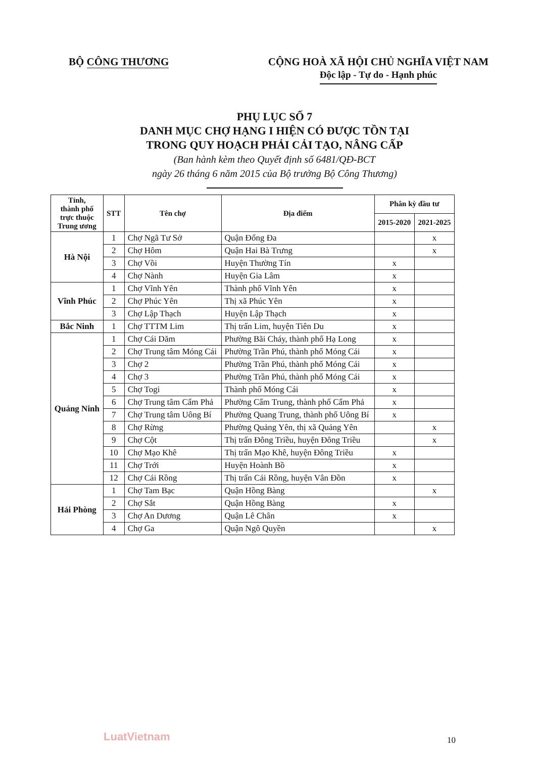BỘ CÔNG THƯƠNG CỘNG HOÀ XÃ HỘI CHỦ NGHĨA VIỆT NAM
Độc lập - Tự do - Hạnh phúc
PHỤ LỤC SỐ 7
DANH MỤC CHỢ HẠNG I HIỆN CÓ ĐƯỢC TỒN TẠI
TRONG QUY HOẠCH PHẢI CẢI TẠO, NÂNG CẤP
(Ban hành kèm theo Quyết định số 6481/QĐ-BCT
ngày 26 tháng 6 năm 2015 của Bộ trưởng Bộ Công Thương)
| Tỉnh, thành phố trực thuộc Trung ương | STT | Tên chợ | Địa điểm | Phân kỳ đầu tư | |
| --- | --- | --- | --- | --- | --- |
| | | | | 2015-2020 | 2021-2025 |
| Hà Nội | 1 | Chợ Ngã Tư Sở | Quận Đống Đa | | x |
| | 2 | Chợ Hôm | Quận Hai Bà Trưng | | x |
| | 3 | Chợ Vồi | Huyện Thường Tín | x | |
| | 4 | Chợ Nành | Huyện Gia Lâm | x | |
| Vĩnh Phúc | 1 | Chợ Vĩnh Yên | Thành phố Vĩnh Yên | x | |
| | 2 | Chợ Phúc Yên | Thị xã Phúc Yên | x | |
| | 3 | Chợ Lập Thạch | Huyện Lập Thạch | x | |
| Bắc Ninh | 1 | Chợ TTTM Lim | Thị trấn Lim, huyện Tiên Du | x | |
| Quảng Ninh | 1 | Chợ Cái Dăm | Phường Bãi Cháy, thành phố Hạ Long | x | |
| | 2 | Chợ Trung tâm Móng Cái | Phường Trần Phú, thành phố Móng Cái | x | |
| | 3 | Chợ 2 | Phường Trần Phú, thành phố Móng Cái | x | |
| | 4 | Chợ 3 | Phường Trần Phú, thành phố Móng Cái | x | |
| | 5 | Chợ Togi | Thành phố Móng Cái | x | |
| | 6 | Chợ Trung tâm Cẩm Phả | Phường Cẩm Trung, thành phố Cẩm Phả | x | |
| | 7 | Chợ Trung tâm Uông Bí | Phường Quang Trung, thành phố Uông Bí | x | |
| | 8 | Chợ Rừng | Phường Quảng Yên, thị xã Quảng Yên | | x |
| | 9 | Chợ Cột | Thị trấn Đông Triều, huyện Đông Triều | | x |
| | 10 | Chợ Mạo Khê | Thị trấn Mạo Khê, huyện Đông Triều | x | |
| | 11 | Chợ Trới | Huyện Hoành Bồ | x | |
| | 12 | Chợ Cái Rồng | Thị trấn Cái Rồng, huyện Vân Đồn | x | |
| Hải Phòng | 1 | Chợ Tam Bạc | Quận Hồng Bàng | | x |
| | 2 | Chợ Sắt | Quận Hồng Bàng | x | |
| | 3 | Chợ An Dương | Quận Lê Chân | x | |
| | 4 | Chợ Ga | Quận Ngô Quyền | | x |
LuatVietnam 10